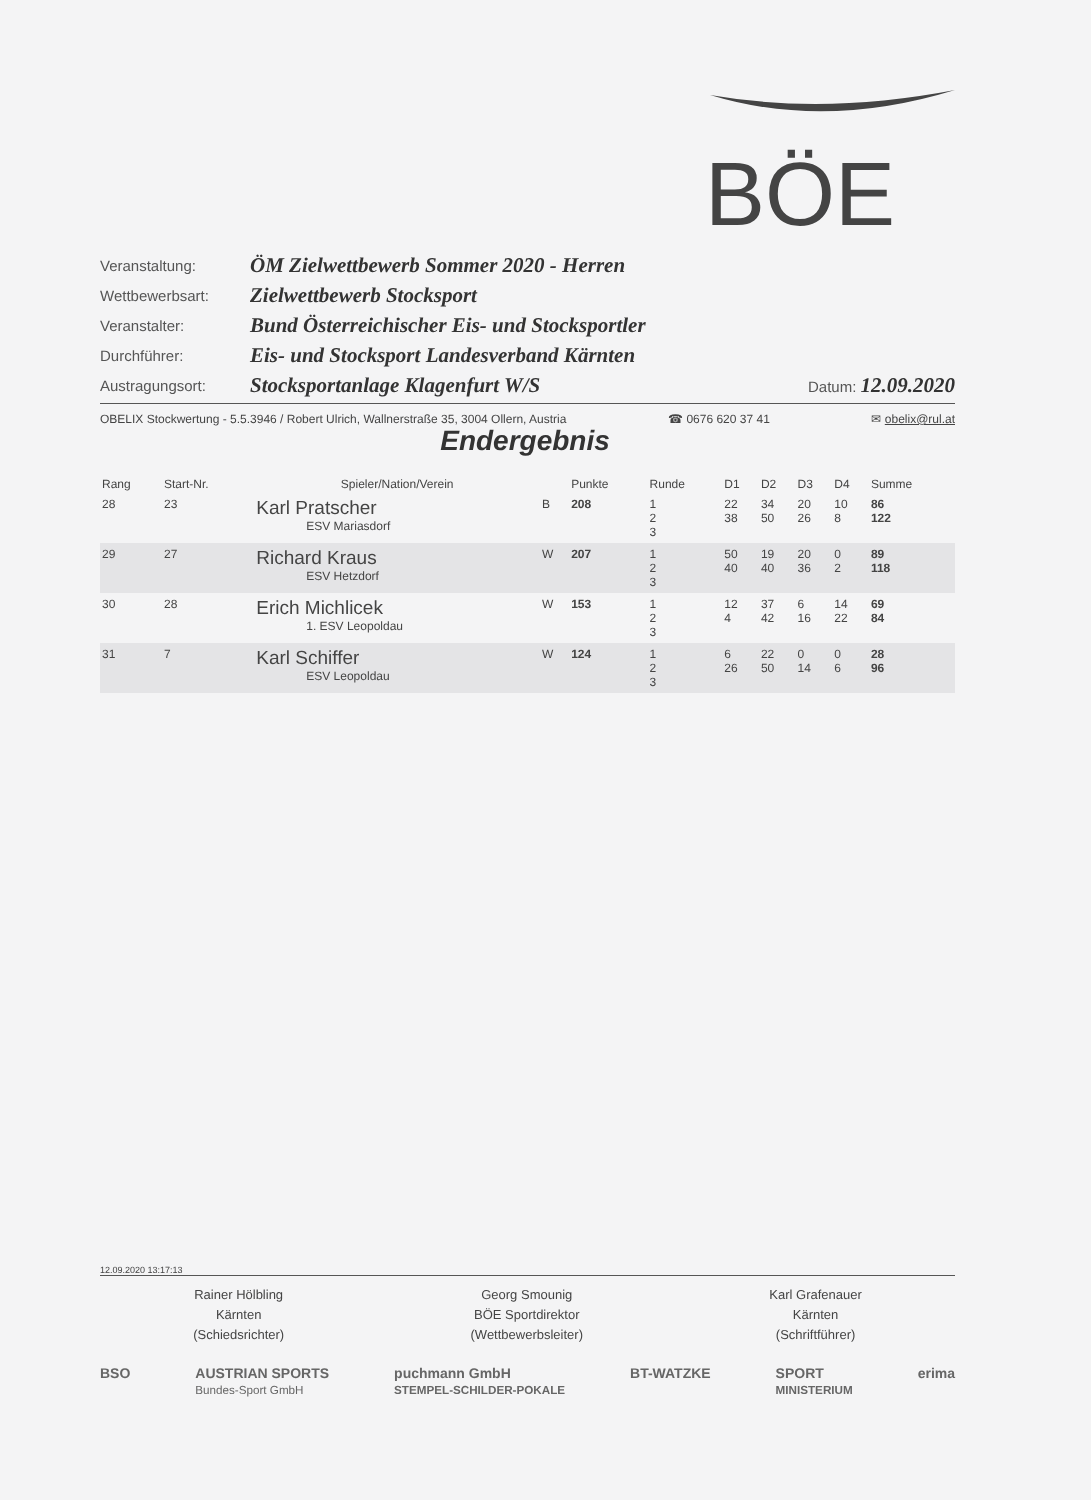BÖE
| Veranstaltung: | ÖM Zielwettbewerb Sommer 2020 - Herren | |
| Wettbewerbsart: | Zielwettbewerb Stocksport | |
| Veranstalter: | Bund Österreichischer Eis- und Stocksportler | |
| Durchführer: | Eis- und Stocksport Landesverband Kärnten | |
| Austragungsort: | Stocksportanlage Klagenfurt W/S | Datum: 12.09.2020 |
OBELIX Stockwertung - 5.5.3946 / Robert Ulrich, Wallnerstraße 35, 3004 Ollern, Austria ☎ 0676 620 37 41 ✉ obelix@rul.at
Endergebnis
| Rang | Start-Nr. | Spieler/Nation/Verein | | Punkte | Runde | D1 | D2 | D3 | D4 | Summe |
| --- | --- | --- | --- | --- | --- | --- | --- | --- | --- | --- |
| 28 | 23 | Karl Pratscher ESV Mariasdorf | B | 208 | 1 2 3 | 22 38 | 34 50 | 20 26 | 10 8 | 86 122 |
| 29 | 27 | Richard Kraus ESV Hetzdorf | W | 207 | 1 2 3 | 50 40 | 19 40 | 20 36 | 0 2 | 89 118 |
| 30 | 28 | Erich Michlicek 1. ESV Leopoldau | W | 153 | 1 2 3 | 12 4 | 37 42 | 6 16 | 14 22 | 69 84 |
| 31 | 7 | Karl Schiffer ESV Leopoldau | W | 124 | 1 2 3 | 6 26 | 22 50 | 0 14 | 0 6 | 28 96 |
12.09.2020 13:17:13
Rainer Hölbling
Kärnten
(Schiedsrichter)
Georg Smounig
BÖE Sportdirektor
(Wettbewerbsleiter)
Karl Grafenauer
Kärnten
(Schriftführer)
BSO AUSTRIAN SPORTS
Bundes-Sport GmbH puchmann GmbH
STEMPEL-SCHILDER-POKALE BT-WATZKE SPORT
MINISTERIUM erima